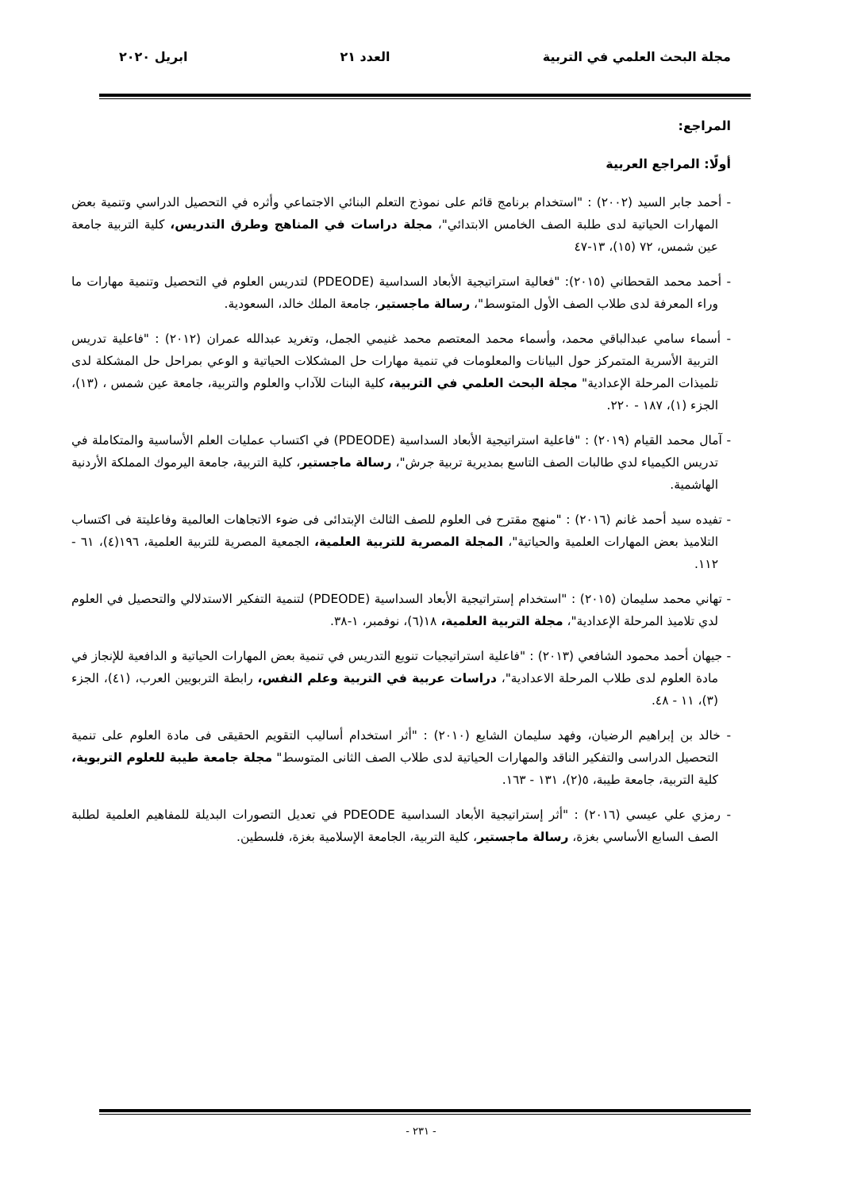مجلة البحث العلمي في التربية العدد ٢١ ابريل ٢٠٢٠
المراجع:
أولًا: المراجع العربية
- أحمد جابر السيد (٢٠٠٢) : "استخدام برنامج قائم على نموذج التعلم البنائي الاجتماعي وأثره في التحصيل الدراسي وتنمية بعض المهارات الحياتية لدى طلبة الصف الخامس الابتدائي"، مجلة دراسات في المناهج وطرق التدريس، كلية التربية جامعة عين شمس، ٧٢ (١٥)، ١٣-٤٧
- أحمد محمد القحطاني (٢٠١٥): "فعالية استراتيجية الأبعاد السداسية (PDEODE) لتدريس العلوم في التحصيل وتنمية مهارات ما وراء المعرفة لدى طلاب الصف الأول المتوسط"، رسالة ماجستير، جامعة الملك خالد، السعودية.
- أسماء سامي عبدالباقي محمد، وأسماء محمد المعتصم محمد غنيمي الجمل، وتغريد عبدالله عمران (٢٠١٢) : "فاعلية تدريس التربية الأسرية المتمركز حول البيانات والمعلومات في تنمية مهارات حل المشكلات الحياتية و الوعي بمراحل حل المشكلة لدى تلميذات المرحلة الإعدادية" مجلة البحث العلمي في التربية، كلية البنات للآداب والعلوم والتربية، جامعة عين شمس ، (١٣)، الجزء (١)، ١٨٧ - ٢٢٠.
- آمال محمد القيام (٢٠١٩) : "فاعلية استراتيجية الأبعاد السداسية (PDEODE) في اكتساب عمليات العلم الأساسية والمتكاملة في تدريس الكيمياء لدي طالبات الصف التاسع بمديرية تربية جرش"، رسالة ماجستير، كلية التربية، جامعة اليرموك المملكة الأردنية الهاشمية.
- تفيده سيد أحمد غانم (٢٠١٦) : "منهج مقترح فى العلوم للصف الثالث الإبتدائى فى ضوء الاتجاهات العالمية وفاعليتة فى اكتساب التلاميذ بعض المهارات العلمية والحياتية"، المجلة المصرية للتربية العلمية، الجمعية المصرية للتربية العلمية، ١٩٦(٤)، ٦١ - ١١٢.
- تهاني محمد سليمان (٢٠١٥) : "استخدام إستراتيجية الأبعاد السداسية (PDEODE) لتنمية التفكير الاستدلالي والتحصيل في العلوم لدي تلاميذ المرحلة الإعدادية"، مجلة التربية العلمية، ١٨(٦)، نوفمبر، ١-٣٨.
- جيهان أحمد محمود الشافعي (٢٠١٣) : "فاعلية استراتيجيات تنويع التدريس في تنمية بعض المهارات الحياتية و الدافعية للإنجاز في مادة العلوم لدى طلاب المرحلة الاعدادية"، دراسات عربية في التربية وعلم النفس، رابطة التربويين العرب، (٤١)، الجزء (٣)، ١١ - ٤٨.
- خالد بن إبراهيم الرضيان، وفهد سليمان الشايع (٢٠١٠) : "أثر استخدام أساليب التقويم الحقيقى فى مادة العلوم على تنمية التحصيل الدراسى والتفكير الناقد والمهارات الحياتية لدى طلاب الصف الثانى المتوسط" مجلة جامعة طيبة للعلوم التربوية، كلية التربية، جامعة طيبة، ٥(٢)، ١٣١ - ١٦٣.
- رمزي علي عيسي (٢٠١٦) : "أثر إستراتيجية الأبعاد السداسية PDEODE في تعديل التصورات البديلة للمفاهيم العلمية لطلبة الصف السابع الأساسي بغزة، رسالة ماجستير، كلية التربية، الجامعة الإسلامية بغزة، فلسطين.
- ٢٣١ -